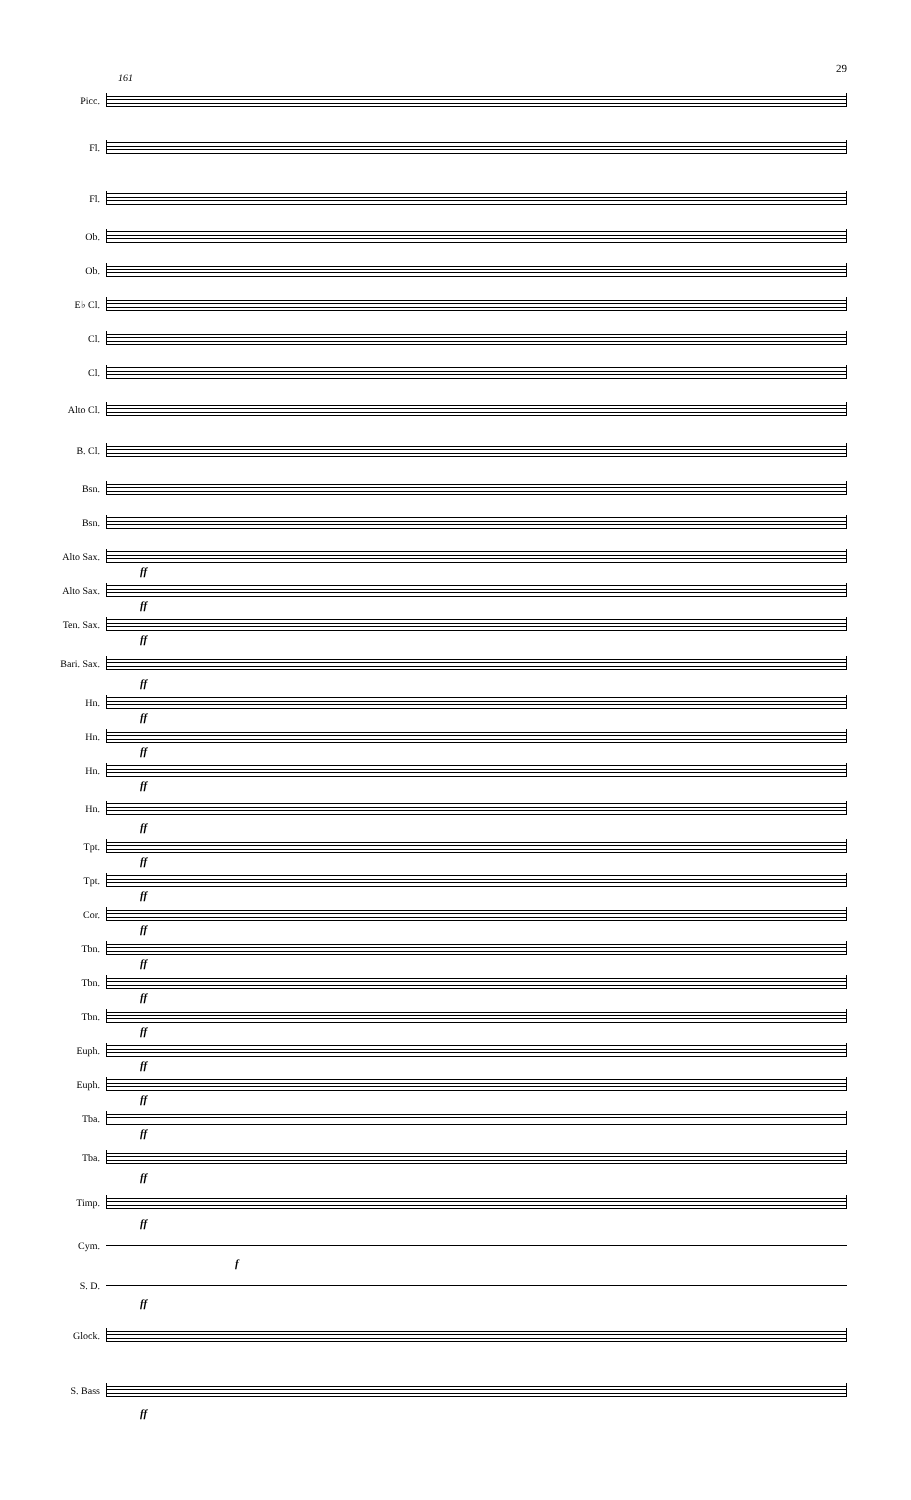29
161
Picc.
Fl.
Fl.
Ob.
Ob.
E♭ Cl.
Cl.
Cl.
Alto Cl.
B. Cl.
Bsn.
Bsn.
Alto Sax.
ff
Alto Sax.
ff
Ten. Sax.
ff
Bari. Sax.
ff
Hn.
ff
Hn.
ff
Hn.
ff
Hn.
ff
Tpt.
ff
Tpt.
ff
Cor.
ff
Tbn.
ff
Tbn.
ff
Tbn.
ff
Euph.
ff
Euph.
ff
Tba.
ff
Tba.
ff
Timp.
ff
Cym.
f
S. D.
ff
Glock.
S. Bass
ff